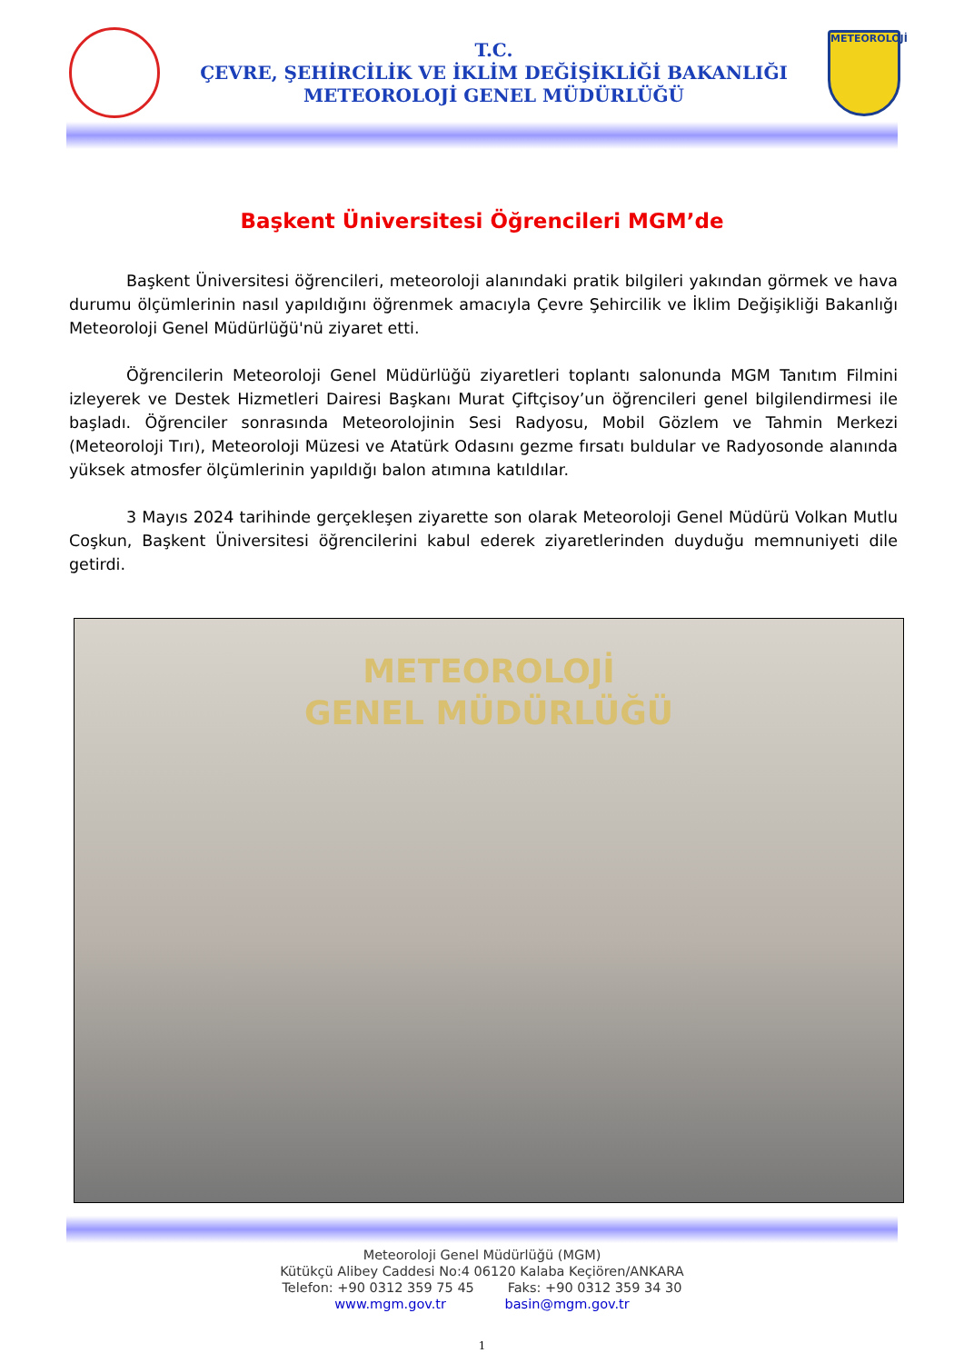T.C.
ÇEVRE, ŞEHİRCİLİK VE İKLİM DEĞİŞİKLİĞİ BAKANLIĞI
METEOROLOJİ GENEL MÜDÜRLÜĞÜ
METEOROLOJİ
Başkent Üniversitesi Öğrencileri MGM’de
Başkent Üniversitesi öğrencileri, meteoroloji alanındaki pratik bilgileri yakından görmek ve hava durumu ölçümlerinin nasıl yapıldığını öğrenmek amacıyla Çevre Şehircilik ve İklim Değişikliği Bakanlığı Meteoroloji Genel Müdürlüğü'nü ziyaret etti.
Öğrencilerin Meteoroloji Genel Müdürlüğü ziyaretleri toplantı salonunda MGM Tanıtım Filmini izleyerek ve Destek Hizmetleri Dairesi Başkanı Murat Çiftçisoy’un öğrencileri genel bilgilendirmesi ile başladı. Öğrenciler sonrasında Meteorolojinin Sesi Radyosu, Mobil Gözlem ve Tahmin Merkezi (Meteoroloji Tırı), Meteoroloji Müzesi ve Atatürk Odasını gezme fırsatı buldular ve Radyosonde alanında yüksek atmosfer ölçümlerinin yapıldığı balon atımına katıldılar.
3 Mayıs 2024 tarihinde gerçekleşen ziyarette son olarak Meteoroloji Genel Müdürü Volkan Mutlu Coşkun, Başkent Üniversitesi öğrencilerini kabul ederek ziyaretlerinden duyduğu memnuniyeti dile getirdi.
METEOROLOJİ
GENEL MÜDÜRLÜĞÜ
Meteoroloji Genel Müdürlüğü (MGM)
Kütükçü Alibey Caddesi No:4 06120 Kalaba Keçiören/ANKARA
Telefon: +90 0312 359 75 45 Faks: +90 0312 359 34 30
www.mgm.gov.tr basin@mgm.gov.tr
1